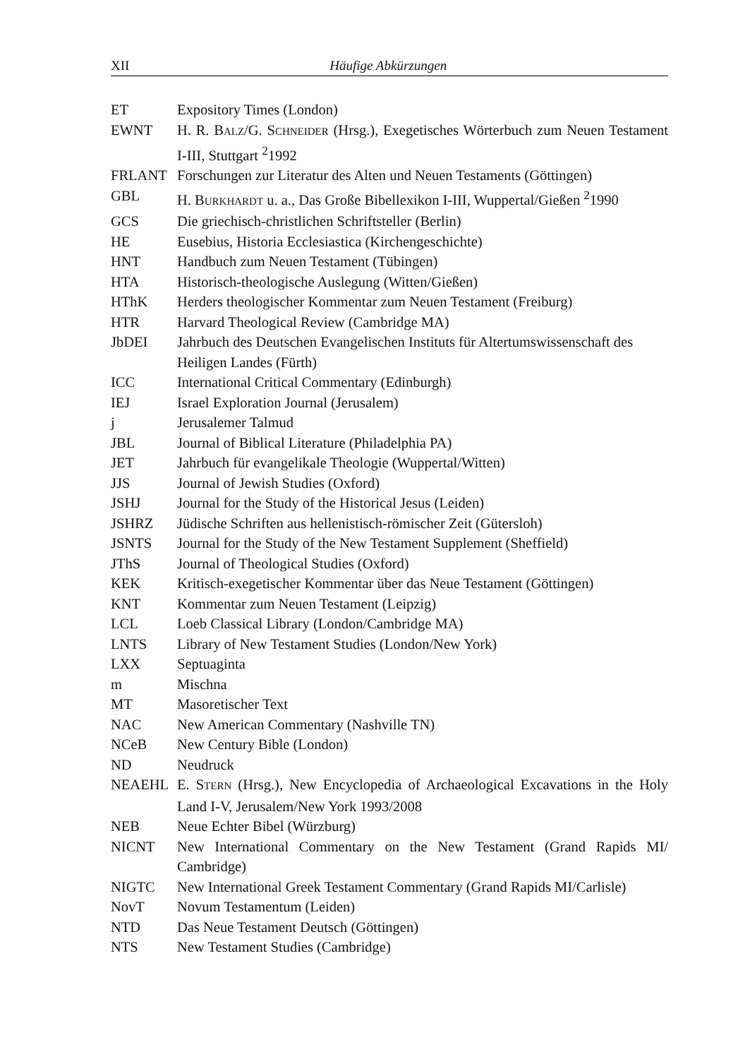XII Häufige Abkürzungen
| ET | Expository Times (London) |
| EWNT | H. R. B ALZ /G. S CHNEIDER (Hrsg.), Exegetisches Wörterbuch zum Neuen Testament I-III, Stuttgart <sup>2</sup>1992 |
| FRLANT | Forschungen zur Literatur des Alten und Neuen Testaments (Göttingen) |
| GBL | H. B URKHARDT u. a., Das Große Bibellexikon I-III, Wuppertal/Gießen <sup>2</sup>1990 |
| GCS | Die griechisch-christlichen Schriftsteller (Berlin) |
| HE | Eusebius, Historia Ecclesiastica (Kirchengeschichte) |
| HNT | Handbuch zum Neuen Testament (Tübingen) |
| HTA | Historisch-theologische Auslegung (Witten/Gießen) |
| HThK | Herders theologischer Kommentar zum Neuen Testament (Freiburg) |
| HTR | Harvard Theological Review (Cambridge MA) |
| JbDEI | Jahrbuch des Deutschen Evangelischen Instituts für Altertumswissenschaft des Heiligen Landes (Fürth) |
| ICC | International Critical Commentary (Edinburgh) |
| IEJ | Israel Exploration Journal (Jerusalem) |
| j | Jerusalemer Talmud |
| JBL | Journal of Biblical Literature (Philadelphia PA) |
| JET | Jahrbuch für evangelikale Theologie (Wuppertal/Witten) |
| JJS | Journal of Jewish Studies (Oxford) |
| JSHJ | Journal for the Study of the Historical Jesus (Leiden) |
| JSHRZ | Jüdische Schriften aus hellenistisch-römischer Zeit (Gütersloh) |
| JSNTS | Journal for the Study of the New Testament Supplement (Sheffield) |
| JThS | Journal of Theological Studies (Oxford) |
| KEK | Kritisch-exegetischer Kommentar über das Neue Testament (Göttingen) |
| KNT | Kommentar zum Neuen Testament (Leipzig) |
| LCL | Loeb Classical Library (London/Cambridge MA) |
| LNTS | Library of New Testament Studies (London/New York) |
| LXX | Septuaginta |
| m | Mischna |
| MT | Masoretischer Text |
| NAC | New American Commentary (Nashville TN) |
| NCeB | New Century Bible (London) |
| ND | Neudruck |
| NEAEHL | E. S TERN (Hrsg.), New Encyclopedia of Archaeological Excavations in the Holy Land I-V, Jerusalem/New York 1993/2008 |
| NEB | Neue Echter Bibel (Würzburg) |
| NICNT | New International Commentary on the New Testament (Grand Rapids MI/ Cambridge) |
| NIGTC | New International Greek Testament Commentary (Grand Rapids MI/Carlisle) |
| NovT | Novum Testamentum (Leiden) |
| NTD | Das Neue Testament Deutsch (Göttingen) |
| NTS | New Testament Studies (Cambridge) |